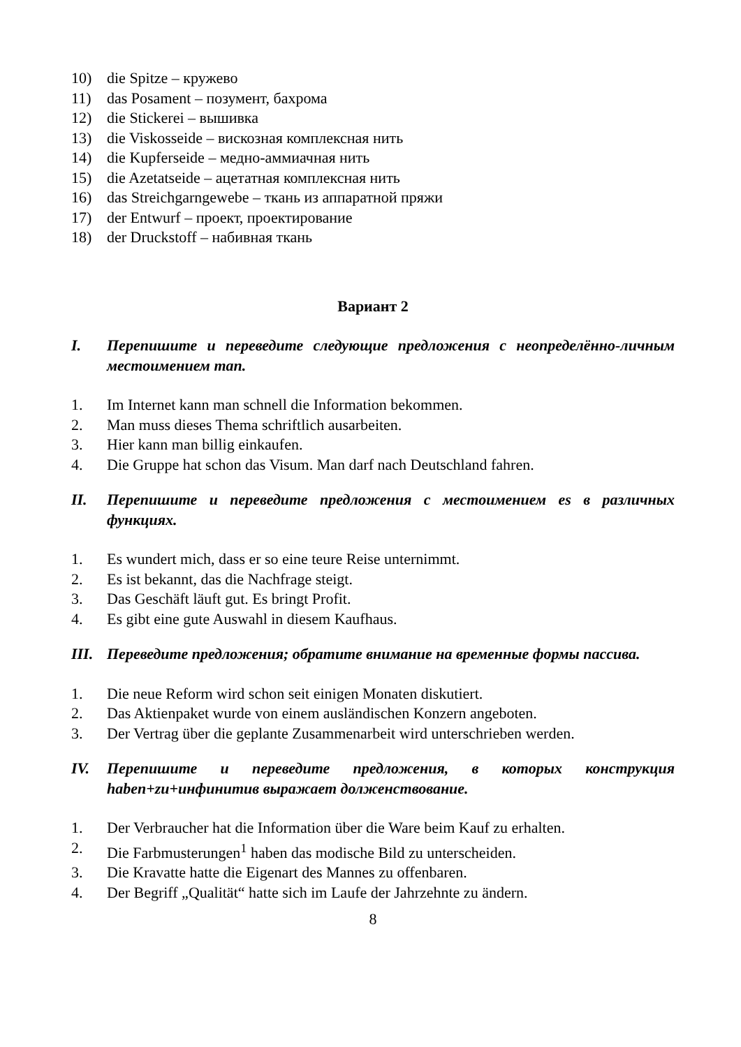10) die Spitze – кружево
11) das Posament – позумент, бахрома
12) die Stickerei – вышивка
13) die Viskosseide – вискозная комплексная нить
14) die Kupferseide – медно-аммиачная нить
15) die Azetatseide – ацетатная комплексная нить
16) das Streichgarngewebe – ткань из аппаратной пряжи
17) der Entwurf – проект, проектирование
18) der Druckstoff – набивная ткань
Вариант 2
I. Перепишите и переведите следующие предложения с неопределённо-личным местоимением man.
1. Im Internet kann man schnell die Information bekommen.
2. Man muss dieses Thema schriftlich ausarbeiten.
3. Hier kann man billig einkaufen.
4. Die Gruppe hat schon das Visum. Man darf nach Deutschland fahren.
II. Перепишите и переведите предложения с местоимением es в различных функциях.
1. Es wundert mich, dass er so eine teure Reise unternimmt.
2. Es ist bekannt, das die Nachfrage steigt.
3. Das Geschäft läuft gut. Es bringt Profit.
4. Es gibt eine gute Auswahl in diesem Kaufhaus.
III. Переведите предложения; обратите внимание на временные формы пассива.
1. Die neue Reform wird schon seit einigen Monaten diskutiert.
2. Das Aktienpaket wurde von einem ausländischen Konzern angeboten.
3. Der Vertrag über die geplante Zusammenarbeit wird unterschrieben werden.
IV. Перепишите и переведите предложения, в которых конструкция haben+zu+инфинитив выражает долженствование.
1. Der Verbraucher hat die Information über die Ware beim Kauf zu erhalten.
2. Die Farbmusterungen<sup>1</sup> haben das modische Bild zu unterscheiden.
3. Die Kravatte hatte die Eigenart des Mannes zu offenbaren.
4. Der Begriff „Qualität“ hatte sich im Laufe der Jahrzehnte zu ändern.
8